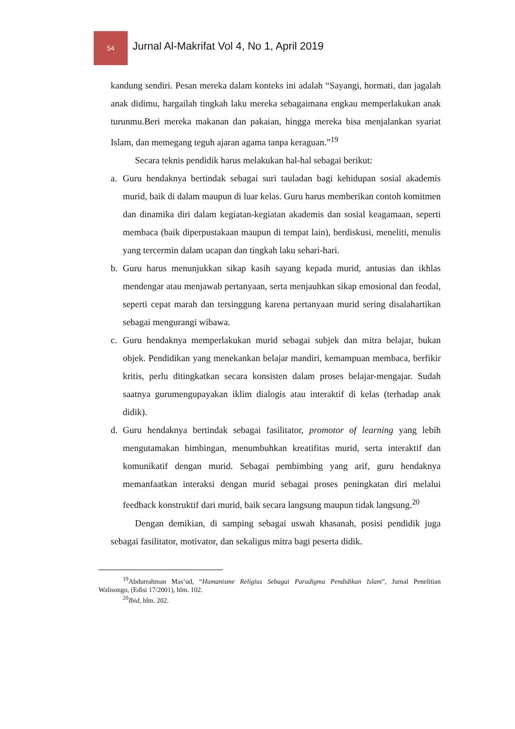54
Jurnal Al-Makrifat Vol 4, No 1, April 2019
kandung sendiri. Pesan mereka dalam konteks ini adalah “Sayangi, hormati, dan jagalah anak didimu, hargailah tingkah laku mereka sebagaimana engkau memperlakukan anak turunmu.Beri mereka makanan dan pakaian, hingga mereka bisa menjalankan syariat Islam, dan memegang teguh ajaran agama tanpa keraguan.”<sup>19</sup>
Secara teknis pendidik harus melakukan hal-hal sebagai berikut:
a. Guru hendaknya bertindak sebagai suri tauladan bagi kehidupan sosial akademis murid, baik di dalam maupun di luar kelas. Guru harus memberikan contoh komitmen dan dinamika diri dalam kegiatan-kegiatan akademis dan sosial keagamaan, seperti membaca (baik diperpustakaan maupun di tempat lain), berdiskusi, meneliti, menulis yang tercermin dalam ucapan dan tingkah laku sehari-hari.
b. Guru harus menunjukkan sikap kasih sayang kepada murid, antusias dan ikhlas mendengar atau menjawab pertanyaan, serta menjauhkan sikap emosional dan feodal, seperti cepat marah dan tersinggung karena pertanyaan murid sering disalahartikan sebagai mengurangi wibawa.
c. Guru hendaknya memperlakukan murid sebagai subjek dan mitra belajar, bukan objek. Pendidikan yang menekankan belajar mandiri, kemampuan membaca, berfikir kritis, perlu ditingkatkan secara konsisten dalam proses belajar-mengajar. Sudah saatnya gurumengupayakan iklim dialogis atau interaktif di kelas (terhadap anak didik).
d. Guru hendaknya bertindak sebagai fasilitator, promotor of learning yang lebih mengutamakan bimbingan, menumbuhkan kreatifitas murid, serta interaktif dan komunikatif dengan murid. Sebagai pembimbing yang arif, guru hendaknya memanfaatkan interaksi dengan murid sebagai proses peningkatan diri melalui feedback konstruktif dari murid, baik secara langsung maupun tidak langsung.<sup>20</sup>
Dengan demikian, di samping sebagai uswah khasanah, posisi pendidik juga sebagai fasilitator, motivator, dan sekaligus mitra bagi peserta didik.
<sup>19</sup> Abdurrahman Mas’ud, “Humanisme Religius Sebagai Paradigma Pendidikan Islam”, Jurnal Penelitian Walisongo, (Edisi 17/2001), hlm. 102.
<sup>20</sup> Ibid, hlm. 202.